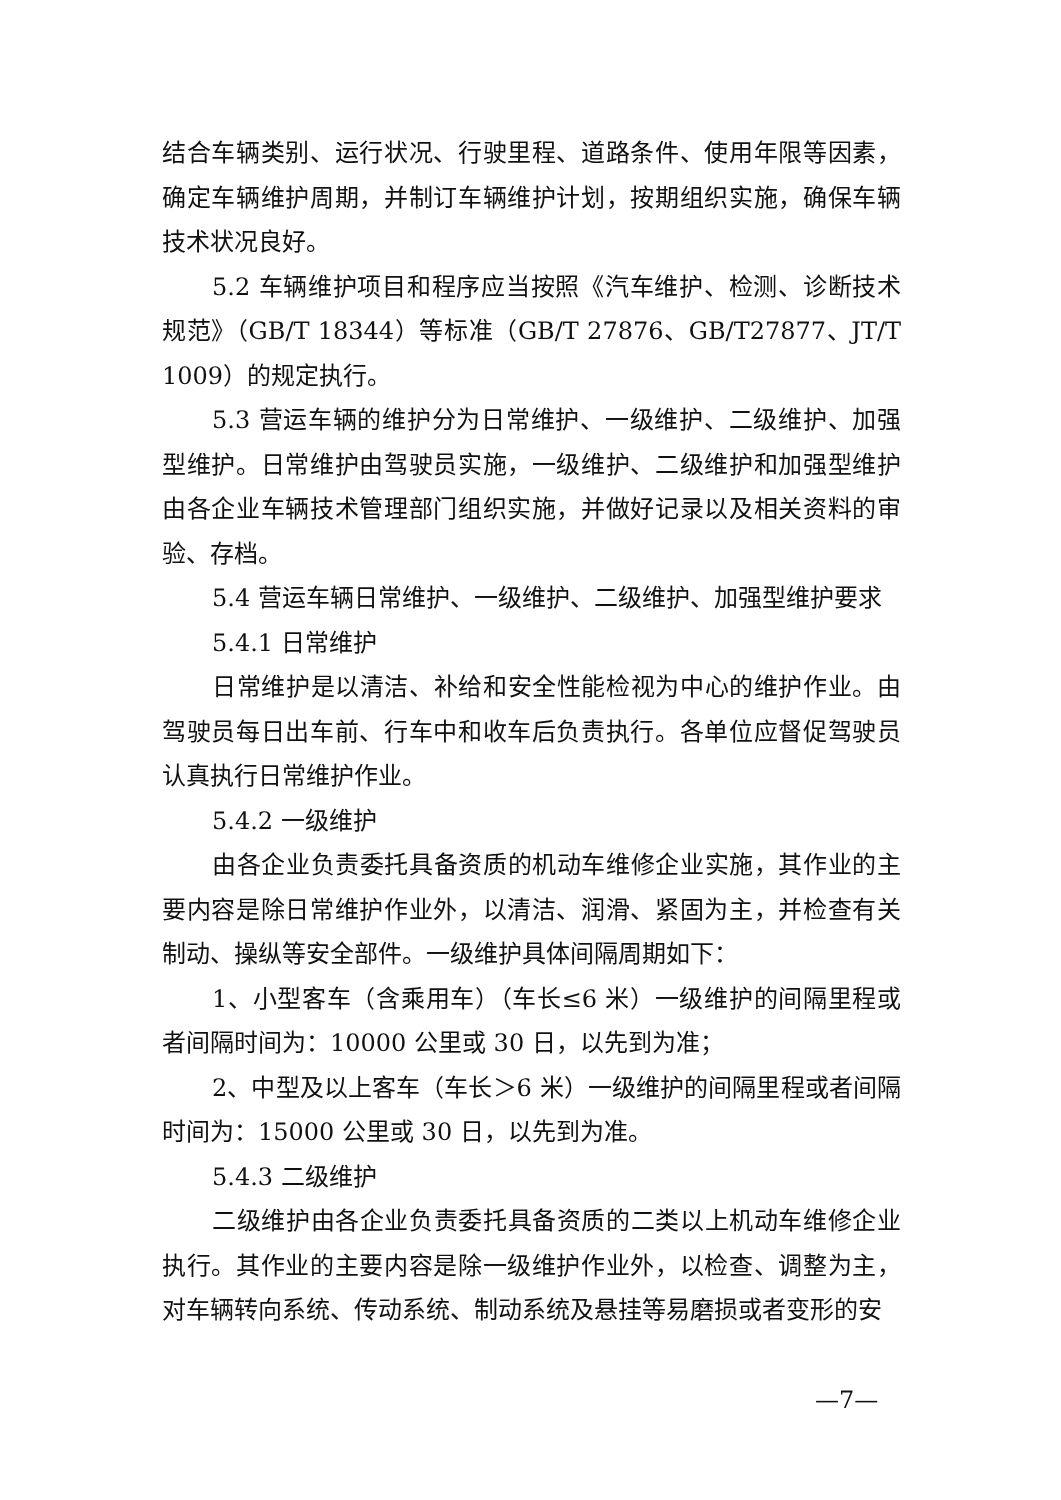结合车辆类别、运行状况、行驶里程、道路条件、使用年限等因素，确定车辆维护周期，并制订车辆维护计划，按期组织实施，确保车辆技术状况良好。
5.2 车辆维护项目和程序应当按照《汽车维护、检测、诊断技术规范》（GB/T 18344）等标准（GB/T 27876、GB/T27877、JT/T 1009）的规定执行。
5.3 营运车辆的维护分为日常维护、一级维护、二级维护、加强型维护。日常维护由驾驶员实施，一级维护、二级维护和加强型维护由各企业车辆技术管理部门组织实施，并做好记录以及相关资料的审验、存档。
5.4 营运车辆日常维护、一级维护、二级维护、加强型维护要求
5.4.1 日常维护
日常维护是以清洁、补给和安全性能检视为中心的维护作业。由驾驶员每日出车前、行车中和收车后负责执行。各单位应督促驾驶员认真执行日常维护作业。
5.4.2 一级维护
由各企业负责委托具备资质的机动车维修企业实施，其作业的主要内容是除日常维护作业外，以清洁、润滑、紧固为主，并检查有关制动、操纵等安全部件。一级维护具体间隔周期如下：
1、小型客车（含乘用车）（车长≤6 米）一级维护的间隔里程或者间隔时间为：10000 公里或 30 日，以先到为准；
2、中型及以上客车（车长＞6 米）一级维护的间隔里程或者间隔时间为：15000 公里或 30 日，以先到为准。
5.4.3 二级维护
二级维护由各企业负责委托具备资质的二类以上机动车维修企业执行。其作业的主要内容是除一级维护作业外，以检查、调整为主，对车辆转向系统、传动系统、制动系统及悬挂等易磨损或者变形的安
—7—